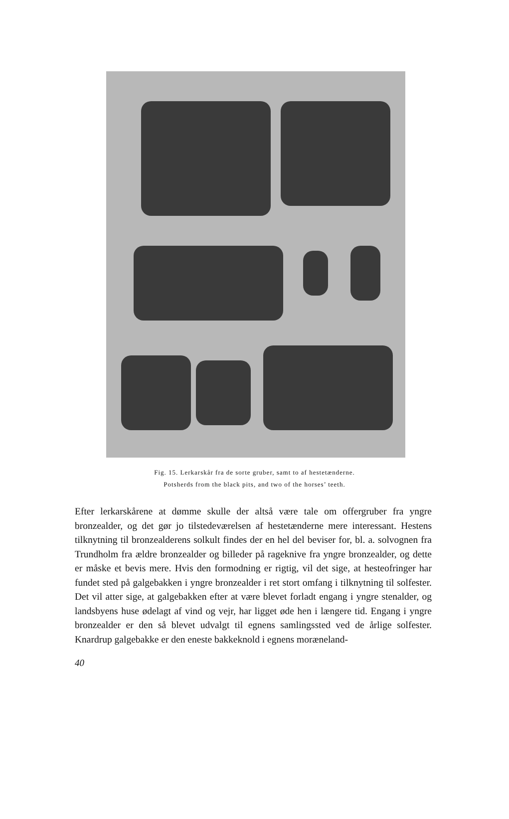Fig. 15. Lerkarskår fra de sorte gruber, samt to af hestetænderne.
Potsherds from the black pits, and two of the horses’ teeth.
Efter lerkarskårene at dømme skulle der altså være tale om offergruber fra yngre bronzealder, og det gør jo tilstedeværelsen af hestetænderne mere interessant. Hestens tilknytning til bronzealderens solkult findes der en hel del beviser for, bl. a. solvognen fra Trundholm fra ældre bronzealder og billeder på rageknive fra yngre bronzealder, og dette er måske et bevis mere. Hvis den formodning er rigtig, vil det sige, at hesteofringer har fundet sted på galgebakken i yngre bronzealder i ret stort omfang i tilknytning til solfester. Det vil atter sige, at galgebakken efter at være blevet forladt engang i yngre stenalder, og landsbyens huse ødelagt af vind og vejr, har ligget øde hen i længere tid. Engang i yngre bronzealder er den så blevet udvalgt til egnens samlingssted ved de årlige solfester. Knardrup galgebakke er den eneste bakkeknold i egnens moræneland-
40